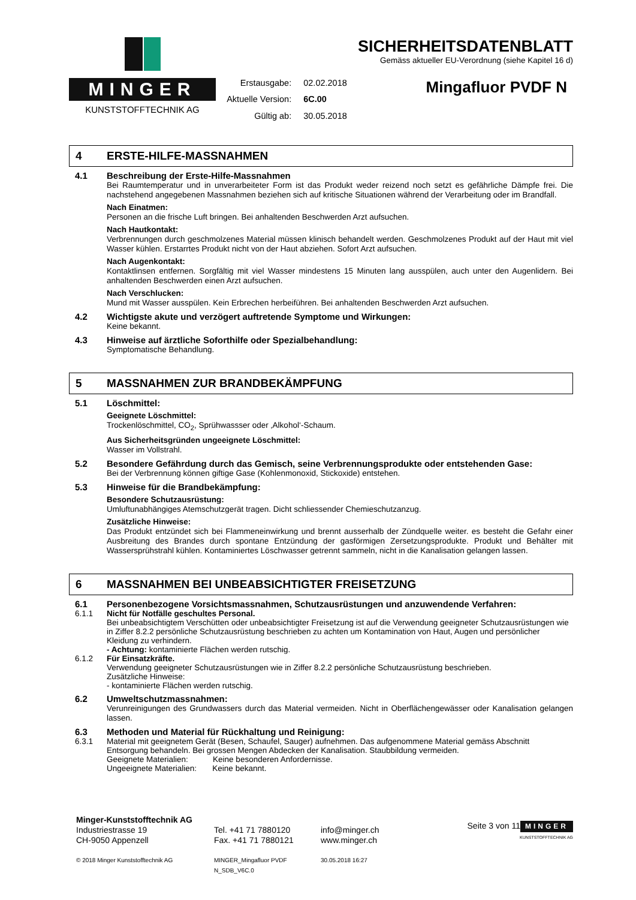MINGER
KUNSTSTOFFTECHNIK AG
Erstausgabe:
02.02.2018
Aktuelle Version:
6C.00
Gültig ab:
30.05.2018
SICHERHEITSDATENBLATT
Gemäss aktueller EU-Verordnung (siehe Kapitel 16 d)
Mingafluor PVDF N
4 ERSTE-HILFE-MASSNAHMEN
4.1
Beschreibung der Erste-Hilfe-Massnahmen
Bei Raumtemperatur und in unverarbeiteter Form ist das Produkt weder reizend noch setzt es gefährliche Dämpfe frei. Die nachstehend angegebenen Massnahmen beziehen sich auf kritische Situationen während der Verarbeitung oder im Brandfall.
Nach Einatmen:
Personen an die frische Luft bringen. Bei anhaltenden Beschwerden Arzt aufsuchen.
Nach Hautkontakt:
Verbrennungen durch geschmolzenes Material müssen klinisch behandelt werden. Geschmolzenes Produkt auf der Haut mit viel Wasser kühlen. Erstarrtes Produkt nicht von der Haut abziehen. Sofort Arzt aufsuchen.
Nach Augenkontakt:
Kontaktlinsen entfernen. Sorgfältig mit viel Wasser mindestens 15 Minuten lang ausspülen, auch unter den Augenlidern. Bei anhaltenden Beschwerden einen Arzt aufsuchen.
Nach Verschlucken:
Mund mit Wasser ausspülen. Kein Erbrechen herbeiführen. Bei anhaltenden Beschwerden Arzt aufsuchen.
4.2
Wichtigste akute und verzögert auftretende Symptome und Wirkungen:
Keine bekannt.
4.3
Hinweise auf ärztliche Soforthilfe oder Spezialbehandlung:
Symptomatische Behandlung.
5 MASSNAHMEN ZUR BRANDBEKÄMPFUNG
5.1
Löschmittel:
Geeignete Löschmittel:
Trockenlöschmittel, CO<sub>2</sub>, Sprühwassser oder ‚Alkohol‘-Schaum.
Aus Sicherheitsgründen ungeeignete Löschmittel:
Wasser im Vollstrahl.
5.2
Besondere Gefährdung durch das Gemisch, seine Verbrennungsprodukte oder entstehenden Gase:
Bei der Verbrennung können giftige Gase (Kohlenmonoxid, Stickoxide) entstehen.
5.3
Hinweise für die Brandbekämpfung:
Besondere Schutzausrüstung:
Umluftunabhängiges Atemschutzgerät tragen. Dicht schliessender Chemieschutzanzug.
Zusätzliche Hinweise:
Das Produkt entzündet sich bei Flammeneinwirkung und brennt ausserhalb der Zündquelle weiter. es besteht die Gefahr einer Ausbreitung des Brandes durch spontane Entzündung der gasförmigen Zersetzungsprodukte. Produkt und Behälter mit Wassersprühstrahl kühlen. Kontaminiertes Löschwasser getrennt sammeln, nicht in die Kanalisation gelangen lassen.
6 MASSNAHMEN BEI UNBEABSICHTIGTER FREISETZUNG
6.1
Personenbezogene Vorsichtsmassnahmen, Schutzausrüstungen und anzuwendende Verfahren:
6.1.1 Nicht für Notfälle geschultes Personal.
Bei unbeabsichtigtem Verschütten oder unbeabsichtigter Freisetzung ist auf die Verwendung geeigneter Schutzausrüstungen wie in Ziffer 8.2.2 persönliche Schutzausrüstung beschrieben zu achten um Kontamination von Haut, Augen und persönlicher Kleidung zu verhindern.
- Achtung: kontaminierte Flächen werden rutschig.
6.1.2 Für Einsatzkräfte.
Verwendung geeigneter Schutzausrüstungen wie in Ziffer 8.2.2 persönliche Schutzausrüstung beschrieben.
Zusätzliche Hinweise:
- kontaminierte Flächen werden rutschig.
6.2
Umweltschutzmassnahmen:
Verunreinigungen des Grundwassers durch das Material vermeiden. Nicht in Oberflächengewässer oder Kanalisation gelangen lassen.
6.3
Methoden und Material für Rückhaltung und Reinigung:
6.3.1 Material mit geeignetem Gerät (Besen, Schaufel, Sauger) aufnehmen. Das aufgenommene Material gemäss Abschnitt Entsorgung behandeln. Bei grossen Mengen Abdecken der Kanalisation. Staubbildung vermeiden.
Geeignete Materialien: Keine besonderen Anfordernisse.
Ungeeignete Materialien: Keine bekannt.
Minger-Kunststofftechnik AG
Industriestrasse 19
CH-9050 Appenzell
© 2018 Minger Kunststofftechnik AG
Tel. +41 71 7880120
Fax. +41 71 7880121
MINGER_Mingafluor PVDF N_SDB_V6C.0
info@minger.ch
www.minger.ch
30.05.2018 16:27
Seite 3 von 11
MINGER
KUNSTSTOFFTECHNIK AG